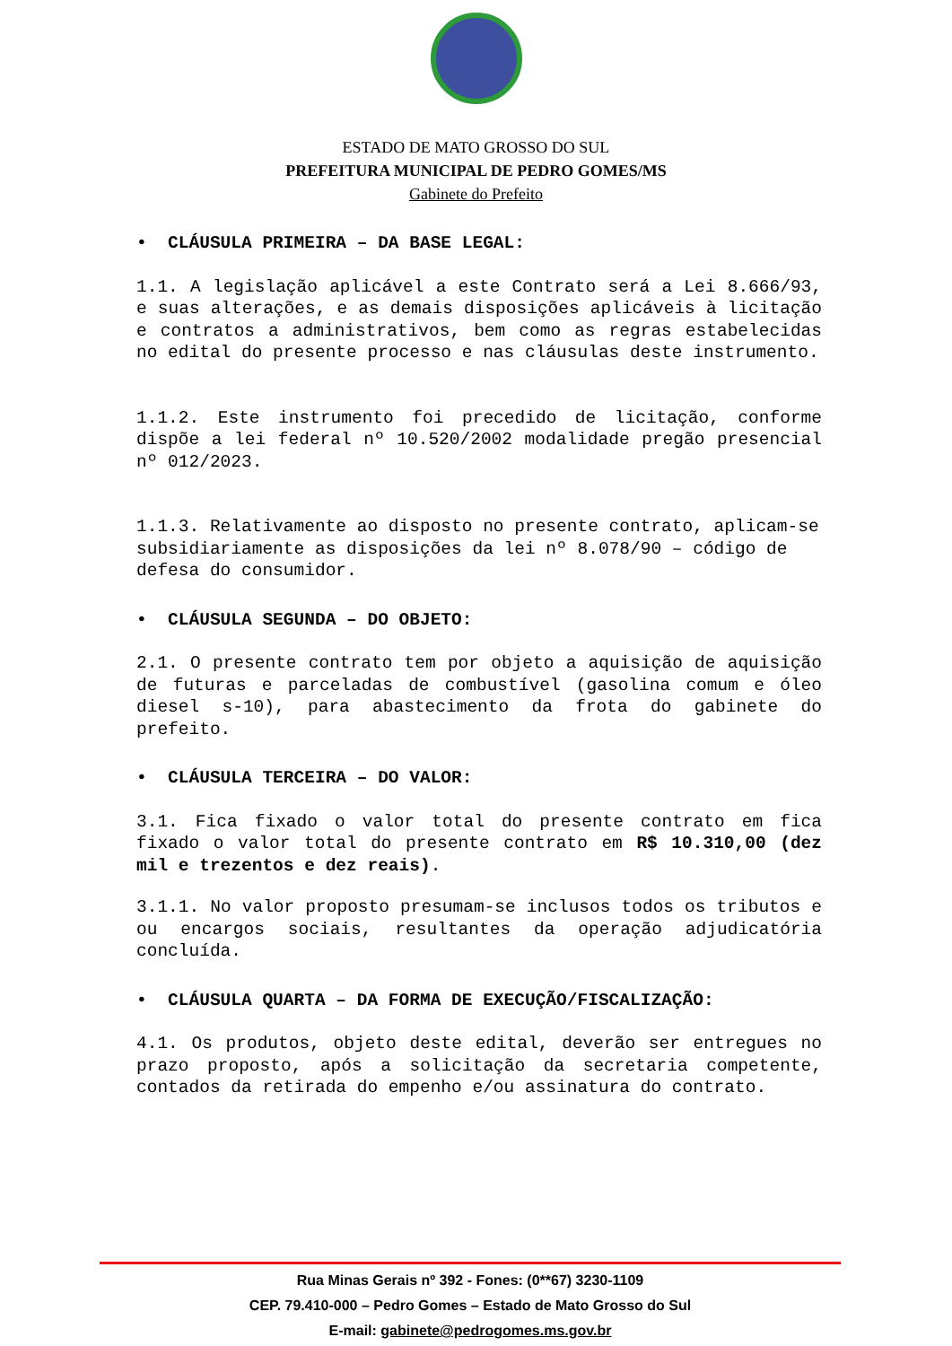ESTADO DE MATO GROSSO DO SUL
PREFEITURA MUNICIPAL DE PEDRO GOMES/MS
Gabinete do Prefeito
• CLÁUSULA PRIMEIRA – DA BASE LEGAL:
1.1. A legislação aplicável a este Contrato será a Lei 8.666/93, e suas alterações, e as demais disposições aplicáveis à licitação e contratos a administrativos, bem como as regras estabelecidas no edital do presente processo e nas cláusulas deste instrumento.
1.1.2. Este instrumento foi precedido de licitação, conforme dispõe a lei federal nº 10.520/2002 modalidade pregão presencial nº 012/2023.
1.1.3. Relativamente ao disposto no presente contrato, aplicam-se subsidiariamente as disposições da lei nº 8.078/90 – código de defesa do consumidor.
• CLÁUSULA SEGUNDA – DO OBJETO:
2.1. O presente contrato tem por objeto a aquisição de aquisição de futuras e parceladas de combustível (gasolina comum e óleo diesel s-10), para abastecimento da frota do gabinete do prefeito.
• CLÁUSULA TERCEIRA – DO VALOR:
3.1. Fica fixado o valor total do presente contrato em fica fixado o valor total do presente contrato em R$ 10.310,00 (dez mil e trezentos e dez reais).
3.1.1. No valor proposto presumam-se inclusos todos os tributos e ou encargos sociais, resultantes da operação adjudicatória concluída.
• CLÁUSULA QUARTA – DA FORMA DE EXECUÇÃO/FISCALIZAÇÃO:
4.1. Os produtos, objeto deste edital, deverão ser entregues no prazo proposto, após a solicitação da secretaria competente, contados da retirada do empenho e/ou assinatura do contrato.
Rua Minas Gerais nº 392 - Fones: (0**67) 3230-1109
CEP. 79.410-000 – Pedro Gomes – Estado de Mato Grosso do Sul
E-mail: gabinete@pedrogomes.ms.gov.br